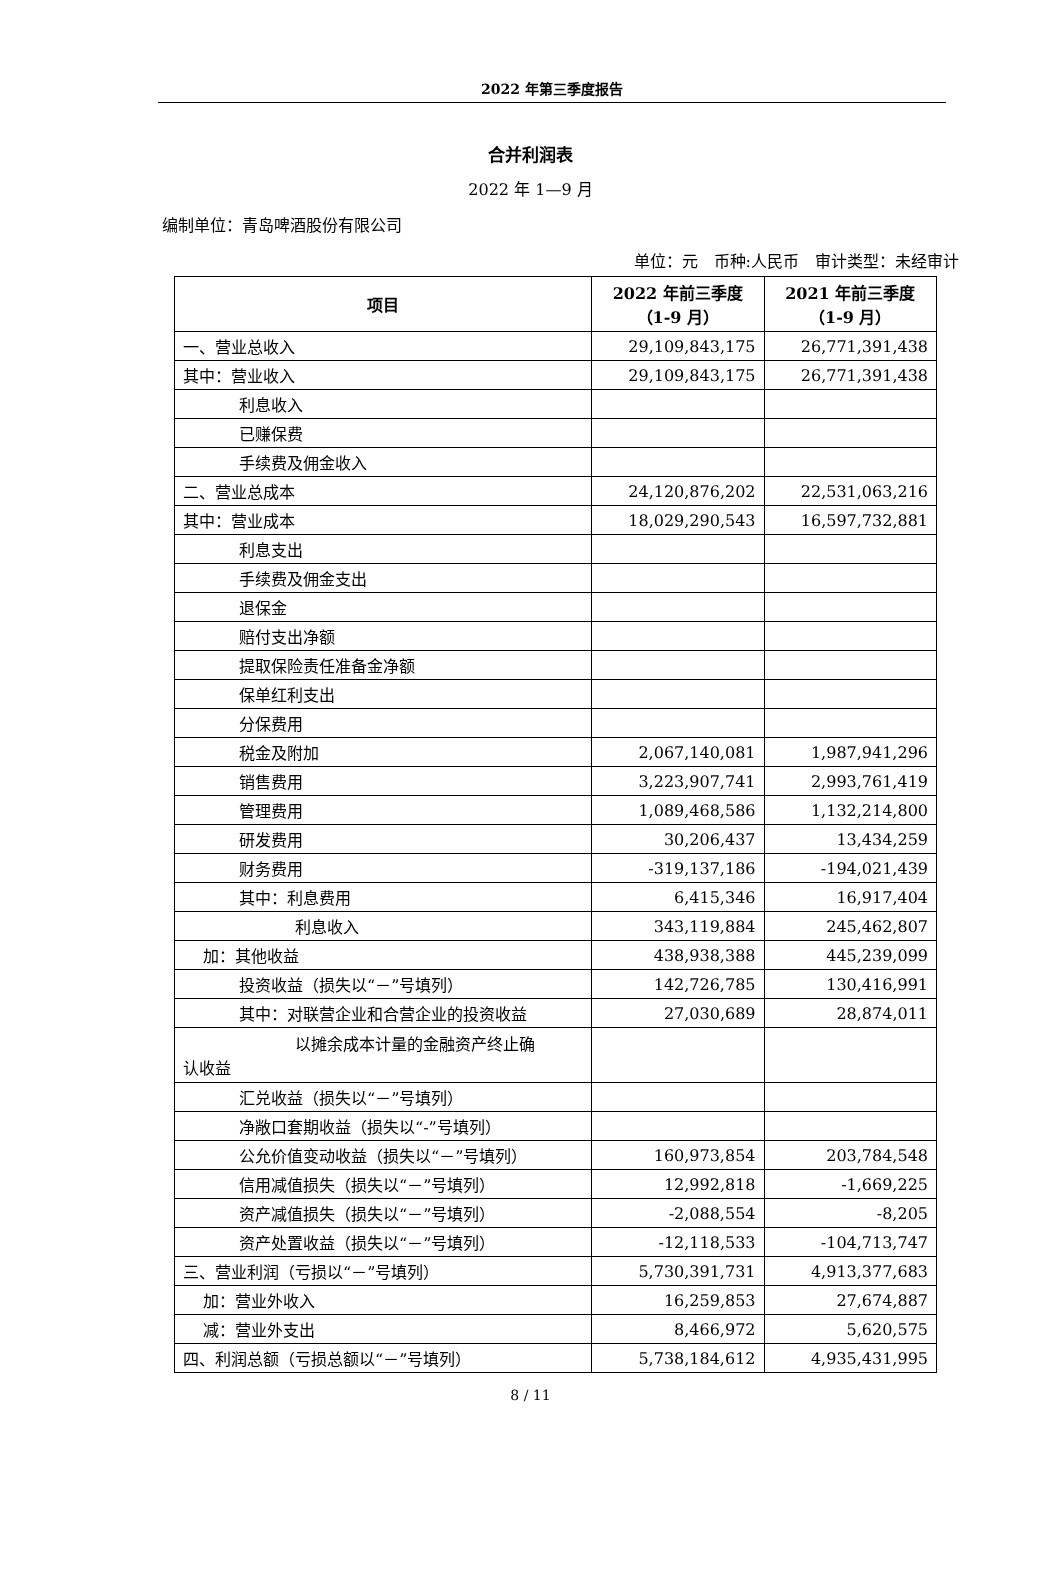2022 年第三季度报告
合并利润表
2022 年 1—9 月
编制单位：青岛啤酒股份有限公司
单位：元　币种:人民币　审计类型：未经审计
| 项目 | 2022 年前三季度 （1-9 月） | 2021 年前三季度 （1-9 月） |
| --- | --- | --- |
| 一、营业总收入 | 29,109,843,175 | 26,771,391,438 |
| 其中：营业收入 | 29,109,843,175 | 26,771,391,438 |
| 利息收入 | | |
| 已赚保费 | | |
| 手续费及佣金收入 | | |
| 二、营业总成本 | 24,120,876,202 | 22,531,063,216 |
| 其中：营业成本 | 18,029,290,543 | 16,597,732,881 |
| 利息支出 | | |
| 手续费及佣金支出 | | |
| 退保金 | | |
| 赔付支出净额 | | |
| 提取保险责任准备金净额 | | |
| 保单红利支出 | | |
| 分保费用 | | |
| 税金及附加 | 2,067,140,081 | 1,987,941,296 |
| 销售费用 | 3,223,907,741 | 2,993,761,419 |
| 管理费用 | 1,089,468,586 | 1,132,214,800 |
| 研发费用 | 30,206,437 | 13,434,259 |
| 财务费用 | -319,137,186 | -194,021,439 |
| 其中：利息费用 | 6,415,346 | 16,917,404 |
| 利息收入 | 343,119,884 | 245,462,807 |
| 加：其他收益 | 438,938,388 | 445,239,099 |
| 投资收益（损失以“－”号填列） | 142,726,785 | 130,416,991 |
| 其中：对联营企业和合营企业的投资收益 | 27,030,689 | 28,874,011 |
| 以摊余成本计量的金融资产终止确 认收益 | | |
| 汇兑收益（损失以“－”号填列） | | |
| 净敞口套期收益（损失以“-”号填列） | | |
| 公允价值变动收益（损失以“－”号填列） | 160,973,854 | 203,784,548 |
| 信用减值损失（损失以“－”号填列） | 12,992,818 | -1,669,225 |
| 资产减值损失（损失以“－”号填列） | -2,088,554 | -8,205 |
| 资产处置收益（损失以“－”号填列） | -12,118,533 | -104,713,747 |
| 三、营业利润（亏损以“－”号填列） | 5,730,391,731 | 4,913,377,683 |
| 加：营业外收入 | 16,259,853 | 27,674,887 |
| 减：营业外支出 | 8,466,972 | 5,620,575 |
| 四、利润总额（亏损总额以“－”号填列） | 5,738,184,612 | 4,935,431,995 |
8 / 11